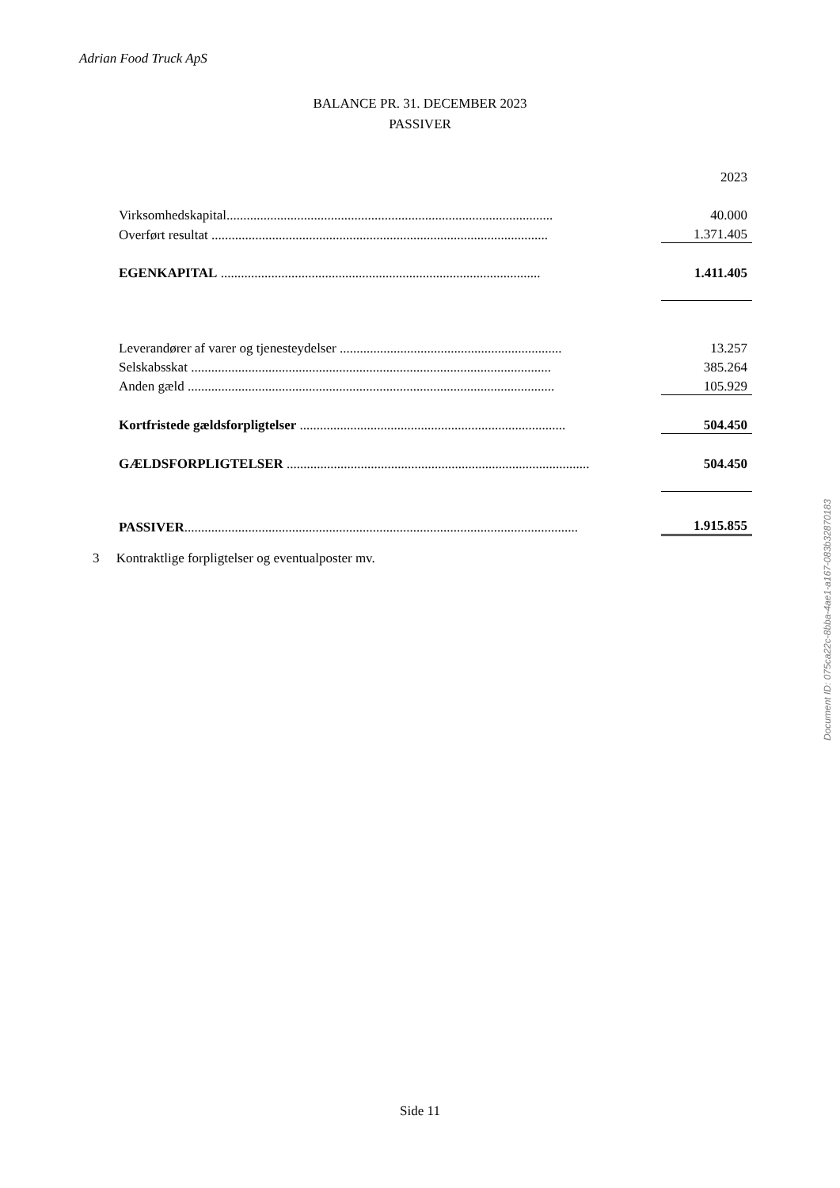Adrian Food Truck ApS
BALANCE PR. 31. DECEMBER 2023
PASSIVER
| | | 2023 |
| Virksomhedskapital................................................................................................. | | 40.000 |
| Overført resultat .................................................................................................... | | 1.371.405 |
| EGENKAPITAL ............................................................................................... | | 1.411.405 |
| Leverandører af varer og tjenesteydelser .................................................................. | | 13.257 |
| Selskabsskat ........................................................................................................... | | 385.264 |
| Anden gæld ............................................................................................................. | | 105.929 |
| Kortfristede gældsforpligtelser ............................................................................... | | 504.450 |
| GÆLDSFORPLIGTELSER .......................................................................................... | | 504.450 |
| PASSIVER ..................................................................................................................... | | 1.915.855 |
3 Kontraktlige forpligtelser og eventualposter mv.
Document ID: 075ca22c-8bba-4ae1-a167-083b32870183
Side 11